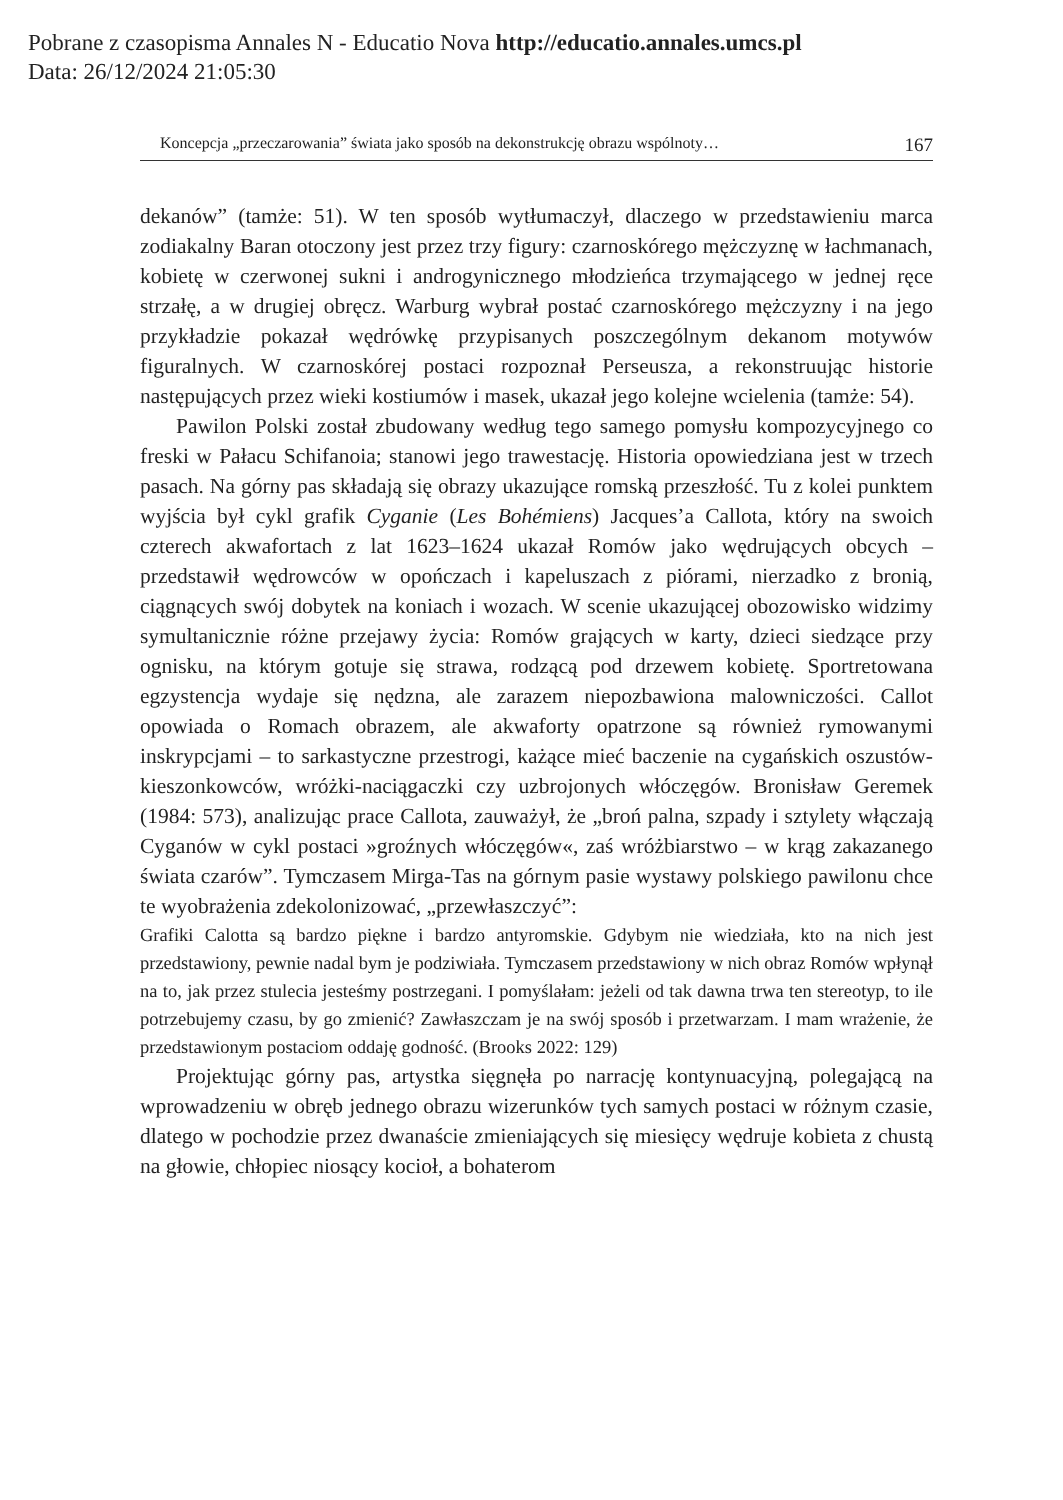Pobrane z czasopisma Annales N - Educatio Nova http://educatio.annales.umcs.pl
Data: 26/12/2024 21:05:30
Koncepcja „przeczarowania” świata jako sposób na dekonstrukcję obrazu wspólnoty… 167
dekanów” (tamże: 51). W ten sposób wytłumaczył, dlaczego w przedstawieniu marca zodiakalny Baran otoczony jest przez trzy figury: czarnoskórego mężczyznę w łachmanach, kobietę w czerwonej sukni i androgynicznego młodzieńca trzymającego w jednej ręce strzałę, a w drugiej obręcz. Warburg wybrał postać czarnoskórego mężczyzny i na jego przykładzie pokazał wędrówkę przypisanych poszczególnym dekanom motywów figuralnych. W czarnoskórej postaci rozpoznał Perseusza, a rekonstruując historie następujących przez wieki kostiumów i masek, ukazał jego kolejne wcielenia (tamże: 54).
Pawilon Polski został zbudowany według tego samego pomysłu kompozycyjnego co freski w Pałacu Schifanoia; stanowi jego trawestację. Historia opowiedziana jest w trzech pasach. Na górny pas składają się obrazy ukazujące romską przeszłość. Tu z kolei punktem wyjścia był cykl grafik Cyganie (Les Bohémiens) Jacques’a Callota, który na swoich czterech akwafortach z lat 1623–1624 ukazał Romów jako wędrujących obcych – przedstawił wędrowców w opończach i kapeluszach z piórami, nierzadko z bronią, ciągnących swój dobytek na koniach i wozach. W scenie ukazującej obozowisko widzimy symultanicznie różne przejawy życia: Romów grających w karty, dzieci siedzące przy ognisku, na którym gotuje się strawa, rodzącą pod drzewem kobietę. Sportretowana egzystencja wydaje się nędzna, ale zarazem niepozbawiona malowniczości. Callot opowiada o Romach obrazem, ale akwaforty opatrzone są również rymowanymi inskrypcjami – to sarkastyczne przestrogi, każące mieć baczenie na cygańskich oszustów-kieszonkowców, wróżki-naciągaczki czy uzbrojonych włóczęgów. Bronisław Geremek (1984: 573), analizując prace Callota, zauważył, że „broń palna, szpady i sztylety włączają Cyganów w cykl postaci »groźnych włóczęgów«, zaś wróżbiarstwo – w krąg zakazanego świata czarów”. Tymczasem Mirga-Tas na górnym pasie wystawy polskiego pawilonu chce te wyobrażenia zdekolonizować, „przewłaszczyć”:
Grafiki Calotta są bardzo piękne i bardzo antyromskie. Gdybym nie wiedziała, kto na nich jest przedstawiony, pewnie nadal bym je podziwiała. Tymczasem przedstawiony w nich obraz Romów wpłynął na to, jak przez stulecia jesteśmy postrzegani. I pomyślałam: jeżeli od tak dawna trwa ten stereotyp, to ile potrzebujemy czasu, by go zmienić? Zawłaszczam je na swój sposób i przetwarzam. I mam wrażenie, że przedstawionym postaciom oddaję godność. (Brooks 2022: 129)
Projektując górny pas, artystka sięgnęła po narrację kontynuacyjną, polegającą na wprowadzeniu w obręb jednego obrazu wizerunków tych samych postaci w różnym czasie, dlatego w pochodzie przez dwanaście zmieniających się miesięcy wędruje kobieta z chustą na głowie, chłopiec niosący kocioł, a bohaterom